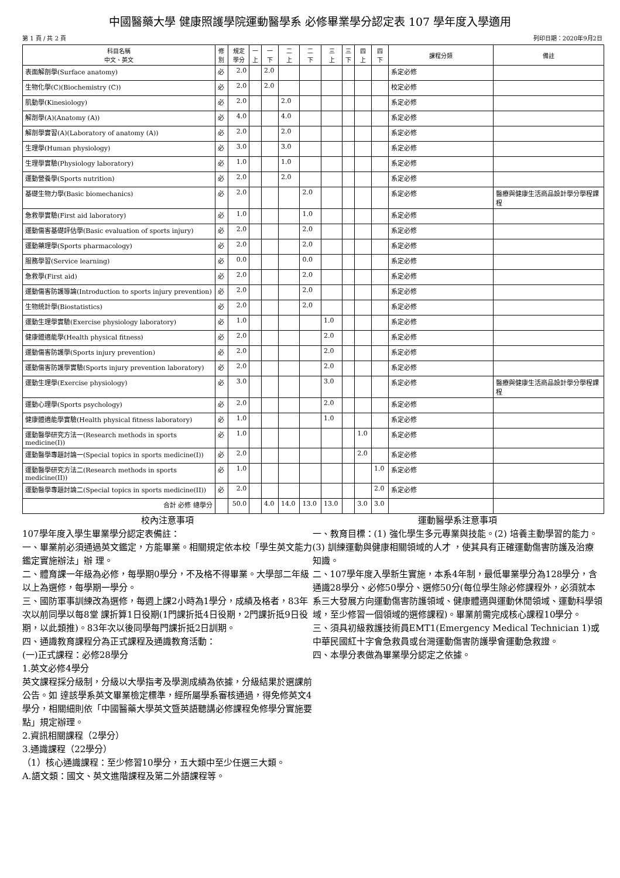中國醫藥大學 健康照護學院運動醫學系 必修畢業學分認定表 107 學年度入學適用
第 1 頁 / 共 2 頁 列印日期：2020年9月2日
| 科目名稱 中文、英文 | 修 別 | 規定 學分 | 一 上 | 一 下 | 二 上 | 二 下 | 三 上 | 三 下 | 四 上 | 四 下 | 課程分類 | 備註 |
| --- | --- | --- | --- | --- | --- | --- | --- | --- | --- | --- | --- | --- |
| 表面解剖學(Surface anatomy) | 必 | 2.0 | | 2.0 | | | | | | | 系定必修 | |
| 生物化學(C)(Biochemistry (C)) | 必 | 2.0 | | 2.0 | | | | | | | 校定必修 | |
| 肌動學(Kinesiology) | 必 | 2.0 | | | 2.0 | | | | | | 系定必修 | |
| 解剖學(A)(Anatomy (A)) | 必 | 4.0 | | | 4.0 | | | | | | 系定必修 | |
| 解剖學實習(A)(Laboratory of anatomy (A)) | 必 | 2.0 | | | 2.0 | | | | | | 系定必修 | |
| 生理學(Human physiology) | 必 | 3.0 | | | 3.0 | | | | | | 系定必修 | |
| 生理學實驗(Physiology laboratory) | 必 | 1.0 | | | 1.0 | | | | | | 系定必修 | |
| 運動營養學(Sports nutrition) | 必 | 2.0 | | | 2.0 | | | | | | 系定必修 | |
| 基礎生物力學(Basic biomechanics) | 必 | 2.0 | | | | 2.0 | | | | | 系定必修 | 醫療與健康生活商品設計學分學程課程 |
| 急救學實驗(First aid laboratory) | 必 | 1.0 | | | | 1.0 | | | | | 系定必修 | |
| 運動傷害基礎評估學(Basic evaluation of sports injury) | 必 | 2.0 | | | | 2.0 | | | | | 系定必修 | |
| 運動藥理學(Sports pharmacology) | 必 | 2.0 | | | | 2.0 | | | | | 系定必修 | |
| 服務學習(Service learning) | 必 | 0.0 | | | | 0.0 | | | | | 系定必修 | |
| 急救學(First aid) | 必 | 2.0 | | | | 2.0 | | | | | 系定必修 | |
| 運動傷害防護導論(Introduction to sports injury prevention) | 必 | 2.0 | | | | 2.0 | | | | | 系定必修 | |
| 生物統計學(Biostatistics) | 必 | 2.0 | | | | 2.0 | | | | | 系定必修 | |
| 運動生理學實驗(Exercise physiology laboratory) | 必 | 1.0 | | | | | 1.0 | | | | 系定必修 | |
| 健康體適能學(Health physical fitness) | 必 | 2.0 | | | | | 2.0 | | | | 系定必修 | |
| 運動傷害防護學(Sports injury prevention) | 必 | 2.0 | | | | | 2.0 | | | | 系定必修 | |
| 運動傷害防護學實驗(Sports injury prevention laboratory) | 必 | 2.0 | | | | | 2.0 | | | | 系定必修 | |
| 運動生理學(Exercise physiology) | 必 | 3.0 | | | | | 3.0 | | | | 系定必修 | 醫療與健康生活商品設計學分學程課程 |
| 運動心理學(Sports psychology) | 必 | 2.0 | | | | | 2.0 | | | | 系定必修 | |
| 健康體適能學實驗(Health physical fitness laboratory) | 必 | 1.0 | | | | | 1.0 | | | | 系定必修 | |
| 運動醫學研究方法一(Research methods in sports medicine(I)) | 必 | 1.0 | | | | | | | 1.0 | | 系定必修 | |
| 運動醫學專題討論一(Special topics in sports medicine(I)) | 必 | 2.0 | | | | | | | 2.0 | | 系定必修 | |
| 運動醫學研究方法二(Research methods in sports medicine(II)) | 必 | 1.0 | | | | | | | | 1.0 | 系定必修 | |
| 運動醫學專題討論二(Special topics in sports medicine(II)) | 必 | 2.0 | | | | | | | | 2.0 | 系定必修 | |
| 合計 必修 總學分 | | 50.0 | | 4.0 | 14.0 | 13.0 | 13.0 | | 3.0 | 3.0 | | |
校內注意事項
107學年度入學生畢業學分認定表備註：
一、畢業前必須通過英文鑑定，方能畢業。相關規定依本校「學生英文能力鑑定實施辦法」辦 理。
二、體育課一年級為必修，每學期0學分，不及格不得畢業。大學部二年級以上為選修，每學期一學分。
三、國防軍事訓練改為選修，每週上課2小時為1學分，成績及格者，83年次以前同學以每8堂 課折算1日役期(1門課折抵4日役期，2門課折抵9日役期，以此類推)。83年次以後同學每門課折抵2日訓期。
四、通識教育課程分為正式課程及通識教育活動：
(一)正式課程：必修28學分
1.英文必修4學分
英文課程採分級制，分級以大學指考及學測成績為依據，分級結果於選課前公告。如 達該學系英文畢業檢定標準，經所屬學系審核通過，得免修英文4學分，相關細則依「中國醫藥大學英文暨英語聽講必修課程免修學分實施要點」規定辦理。
2.資訊相關課程（2學分）
3.通識課程（22學分）
（1）核心通識課程：至少修習10學分，五大類中至少任選三大類。
A.語文類：國文、英文進階課程及第二外語課程等。
運動醫學系注意事項
一、教育目標：(1) 強化學生多元專業與技能。(2) 培養主動學習的能力。(3) 訓練運動與健康相關領域的人才 ，使其具有正確運動傷害防護及治療知識。
二、107學年度入學新生實施，本系4年制，最低畢業學分為128學分，含通識28學分、必修50學分、選修50分(每位學生除必修課程外，必須就本系三大發展方向運動傷害防護領域、健康體適與運動休閒領域、運動科學領域，至少修習一個領域的選修課程)。畢業前需完成核心課程10學分。
三、須具初級救護技術員EMT1(Emergency Medical Technician 1)或中華民國紅十字會急救員或台灣運動傷害防護學會運動急救證。
四、本學分表做為畢業學分認定之依據。